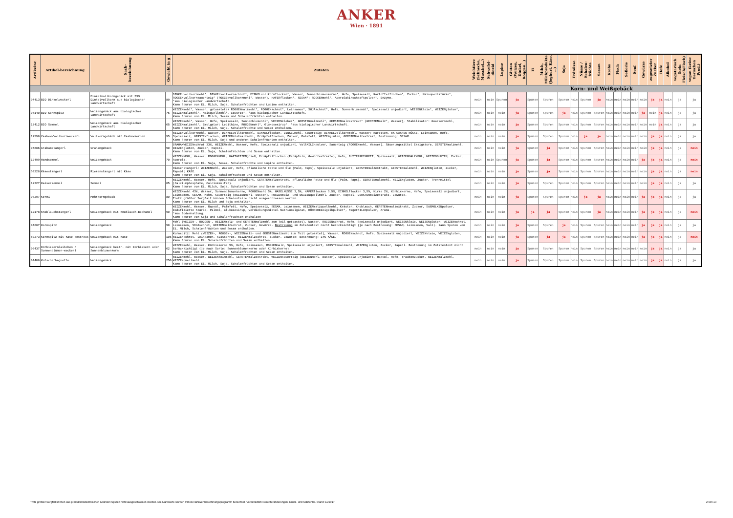ANKER
Wien · 1891
| Artikelnr. | Artikel-bezeichnung | Sach-bezeichnung | Gewicht in g | Zutaten | Weichtiere (Schnecke, Muschel…) | Schwefel- dioxid | Lupine | Gluten (Weizen, Dinkel, Roggen…) | Ei | Milch, Milchprodukte (Joghurt, Käse, …) | Soja | Erdnüsse | Nüsse / Schalen-früchte | Sesam | Krebs | Fisch | Sellerie | Senf | Gewürze | zugesetzter Zucker | Hefe | Alkohol | vegetarisch (kein Fleisch/Fisch) | vegan (keine tierischen Prod.) |
| --- | --- | --- | --- | --- | --- | --- | --- | --- | --- | --- | --- | --- | --- | --- | --- | --- | --- | --- | --- | --- | --- | --- | --- | --- |
| Korn- und Weißgebäck | | | | | | | | | | | | | | | | | | | | | | | | |
| 04413 | BIO Dinkelweckerl | Dinkelvollkorngebäck mit 53% Dinkelvollkorn aus biologischer Landwirtschaft | 80 | DINKELvollkornmehl*, DINKELvollkornschrot*, DINKELvollkornflocken*, Wasser, Sonnenblumenkerne*, Hefe, Speisesalz, Kartoffelflocken*, Zucker*, Maisquellstärke*, ROGGENvollkornsauerteig* (ROGGENvollkornmehl*, Wasser), HAFERflocken*, SESAM*; ROGGENmehl*, Acerolakirschsaftpulver*, Enzyme. *aus biologischer Landwirtschaft. Kann Spuren von Ei, Milch, Soja, Schalenfrüchten und Lupine enthalten. | nein | nein | Spuren | ja | Spuren | Spuren | Spuren | nein | Spuren | ja | nein | nein | nein | nein | nein | ja | ja | nein | ja | ja |
| 05140 | BIO Kornspitz | Weizengebäck aus biologischer Landwirtschaft | 75 | WEIZENmehl*, Wasser, getoastetes ROGGENmalzmehl*, ROGGENschrot*, Leinsamen*, SOJAschrot*, Hefe, Sonnenblumenöl*, Speisesalz unjodiert, WEIZENkleie*, WEIZENgluten*, WEIZENmalzmehl*, Maisquellmehl*, Gewürze*. *aus biologischer Landwirtschaft. Kann Spuren von Ei, Milch, Sesam und Schalenfrüchten enthalten. | nein | nein | nein | ja | Spuren | Spuren | ja | nein | Spuren | Spuren | nein | nein | nein | nein | ja | nein | ja | nein | ja | ja |
| 12412 | BIO Semmel | Weizengebäck aus biologischer Landwirtschaft | 65 | WEIZENmehl*, Wasser, Hefe, Speisesalz, Sonnenblumenöl*, WEIZENkleber*, GERSTENmalzmehl*, GERSTENmalzextrakt* (GERSTENmalz*, Wasser), Stabilisator: Guarkernmehl, WEIZENmalzmehl*, Emulgator: Lecithine, ROGGENmehl*, Glukosesirup*. *aus biologischer Landwirtschaft. Kann Spuren von Ei, Milch, Soja, Schalenfrüchte und Sesam enthalten. | nein | nein | nein | ja | Spuren | Spuren | Spuren | nein | Spuren | Spuren | nein | nein | nein | nein | nein | nein | ja | nein | ja | ja |
| 12590 | Cashew-Vollkornweckerl | Vollkorngebäck mit Cashewkernen | 95 | WEIZENvollkornmehl, Wasser, DINKELvollkornmehl, DINKELflocken, DINKELmehl, Sauerteig: DINKELvollkornmehl, Wasser; Karotten, 6% CASHEW NÜSSE, Leinsamen, Hefe, Speisesalz, GERSTENflocken, WEIZENröstmalzmehl, Erdäpfelflocken, Zucker, Palmfett, WEIZENgluten, GERSTENmalzextrakt; Bestreuung: SESAM. Kann Spuren von Ei, Milch, Soja und anderen Schalenfrüchten enthalten. | nein | nein | nein | ja | Spuren | Spuren | Spuren | nein | ja | ja | nein | nein | nein | nein | nein | ja | ja | nein | ja | ja |
| 04886 | Grahamstangerl | Grahamgebäck | 90 | GRAHAMWEIZENschrot 33%, WEIZENmehl, Wasser, Hefe, Speisesalz unjodiert, VollMILCHpulver, Sauerteig (ROGGENmehl, Wasser), Säuerungsmittel Essigsäure, GERSTENmalzmehl, WEIZENgluten, Zucker, Rapsöl. Kann Spuren von Ei, Soja, Schalenfrüchten und Sesam enthalten. | nein | nein | nein | ja | Spuren | ja | Spuren | nein | Spuren | Spuren | nein | nein | nein | nein | nein | ja | ja | nein | ja | nein |
| 12499 | Handsemmel | Weizengebäck | 70 | WEIZENMEHL, Wasser, ROGGENMEHL, HARTWEIZENgrieß, Erdäpfelflocken (Erdäpfeln, Gewürzextrakte), Hefe, BUTTERREINFETT, Speisesalz, WEIZENMALZMEHL, WEIZENGLUTEN, Zucker, Acerola. Kann Spuren von Ei, Soja, Sesam, Schalenfrüchte und Lupine enthalten. | nein | nein | Spuren | ja | Spuren | ja | Spuren | nein | Spuren | Spuren | nein | nein | nein | nein | ja | ja | ja | nein | ja | nein |
| 50228 | Käsestangerl | Riesenstangerl mit Käse | | Riesenstangerl: WEIZENmehl, Wasser, Hefe, pflanzliche Fette und Öle (Palm, Raps), Speisesalz unjodiert, GERSTENmalzextrakt, GERSTENmalzmehl, WEIZENgluten, Zucker, Rapsöl; KÄSE. Kann Spuren von Ei, Soja, Schalenfrüchten und Sesam enthalten. | nein | nein | nein | ja | Spuren | ja | Spuren | nein | Spuren | Spuren | nein | nein | nein | nein | nein | ja | ja | nein | ja | nein |
| 12327 | Kaisersemmel | Semmel | 65 | WEIZENmehl, Wasser, Hefe, Speisesalz unjodiert, GERSTENmalzextrakt, pflanzliche Fette und Öle (Palm, Raps), GERSTENmalzmehl, WEIZENgluten, Zucker, Trennmittel (Calciumphosphate, Calciumsulfat). Kann Spuren von Ei, Milch, Soja, Schalenfrüchten und Sesam enthalten. | nein | nein | nein | ja | Spuren | Spuren | Spuren | nein | Spuren | Spuren | nein | nein | nein | nein | nein | ja | ja | nein | ja | ja |
| 06297 | Kerni | Mehrkorngebäck | 80 | WEIZENmehl 43%, Wasser, Sonnenblumenkerne, ROGGENmehl 5%, HASELNÜSSE 3,5%, HAFERflocken 3,5%, DINKELflocken 3,5%, Hirse 2%, Kürbiskerne, Hefe, Speisesalz unjodiert, Leinsamen, SESAM, Mohn, Sauerteig (WEIZENmehl, Wasser), ROGGENmalz- und WEIZENquellmehl, Zucker, Rapsöl, GERSTENmalzextrakt, Gewürze. Trotz größter Sorgfalt können Schalenteile nicht ausgeschlossen werden. Kann Spuren von Ei, Milch und Soja enthalten. | nein | nein | nein | ja | Spuren | Spuren | Spuren | nein | ja | ja | nein | nein | nein | nein | ja | ja | ja | nein | ja | ja |
| 12178 | Knoblauchstangerl | Weizengebäck mit Knoblauch-Bechamel | 90 | WEIZENmehl, Wasser, Rapsöl, Palmfett, Hefe, Speisesalz, SESAM, Leinsamen, WEIZENmalzquellmehl, Kräuter, Knoblauch, GERSTENnmalzextrakt, Zucker, SüßMOLKENpulver, modifizierte Stärke, Palmöl, Glukosesirup, Verdickungsmittel Natriumalginat, HÜHNEREIeigelbpulver*, MagerMILCHpulver, Aroma. *aus Bodenhaltung. Kann Spuren von Soja und Schalenfrüchten enthalten | nein | nein | nein | ja | ja | ja | Spuren | nein | Spuren | ja | nein | nein | nein | nein | ja | ja | ja | nein | ja | nein |
| 04887 | Kornspitz | Weizengebäck | 90 | Mehl (WEIZEN-, ROGGEN-, WEIZENmalz- und GERSTENmalzmehl zum Teil getoastet), Wasser, ROGGENschrot, Hefe, Speisesalz unjodiert, WEIZENkleie, WEIZENgluten, WEIZENschrot, Leinsamen, SOJAschrot, WEIZENmalzschrot, Zucker, Gewürze. Bestreuung im Zutatentext nicht berücksichtigt (je nach Bestreuung: SESAM, Leinsamen, Salz). Kann Spuren von Ei, Milch, Schalenfrüchten und Sesam enthalten. | nein | nein | nein | ja | Spuren | Spuren | ja | nein | Spuren | Spuren | nein | nein | nein | nein | ja | ja | ja | nein | ja | ja |
| 50273 | Kornspitz mit Käse bestreut | Weizengebäck mit Käse | 105 | Kornspitz: Mehl (WEIZEN-, ROGGEN-, WEIZENmalz- und GERSTENmalzmehl zum Teil getoastet), Wasser, ROGGENschrot, Hefe, Speisesalz unjodiert, WEIZENkleie, WEIZENgluten, WEIZENschrot, Leinsamen, SOJAschrot, WEIZENmalzschrot, Zucker, Gewürze; Bestreuung: 14% KÄSE. Kann Spuren von Ei, Schalenfrüchten und Sesam enthalten. | nein | nein | nein | ja | Spuren | ja | ja | nein | Spuren | Spuren | nein | nein | nein | nein | ja | ja | ja | nein | ja | nein |
| 00437 | Kürbiskernlaibchen / Sonnenblumen-weckerl | Weizengebäck bestr. mit Kürbiskern oder Sonnenblumenkern | 62 | WEIZENmehl, Wasser, Kürbiskerne 5%, Hefe, Leinsamen, ROGGENmalz, Speisesalz unjodiert, GERSTENmalzmehl, WEIZENgluten, Zucker, Rapsöl. Bestreuung im Zutatentext nicht berücksichtigt (je nach Sorte: Sonnenblumenkerne oder Kürbiskerne). Kann Spuren von Ei, Milch, Soja, Schalenfrüchten und Sesam enthalten. | nein | nein | nein | ja | Spuren | Spuren | Spuren | nein | Spuren | Spuren | nein | nein | nein | nein | nein | ja | ja | nein | ja | ja |
| 04406 | Kutscherbaguette | Weizengebäck | 250 | WEIZENmehl, Wasser, WEIZENkeimmehl, GERSTENmalzextrakt, WEIZENsauerteig (WEIZENmehl, Wasser), Speisesalz unjodiert, Rapsöl, Hefe, Traubenzucker, WEIZENmalzmehl, WEIZENquellmehl. Kann Spuren von Ei, Milch, Soja, Schalenfrüchten und Sesam enthalten. | nein | nein | nein | ja | Spuren | Spuren | Spuren | nein | Spuren | Spuren | nein | nein | nein | nein | nein | ja | ja | nein | ja | ja |
Trotz größter Sorgfalt können aus produktionstechnischen Gründen Spuren nicht ausgeschlossen werden. Die Nährwerte wurden mittels Nährwertberechnungsprogramm berechnet. Vorbehaltlich Rezepturänderungen, Druck- und Satzfehler. Stand: 11/2017 2 von 10